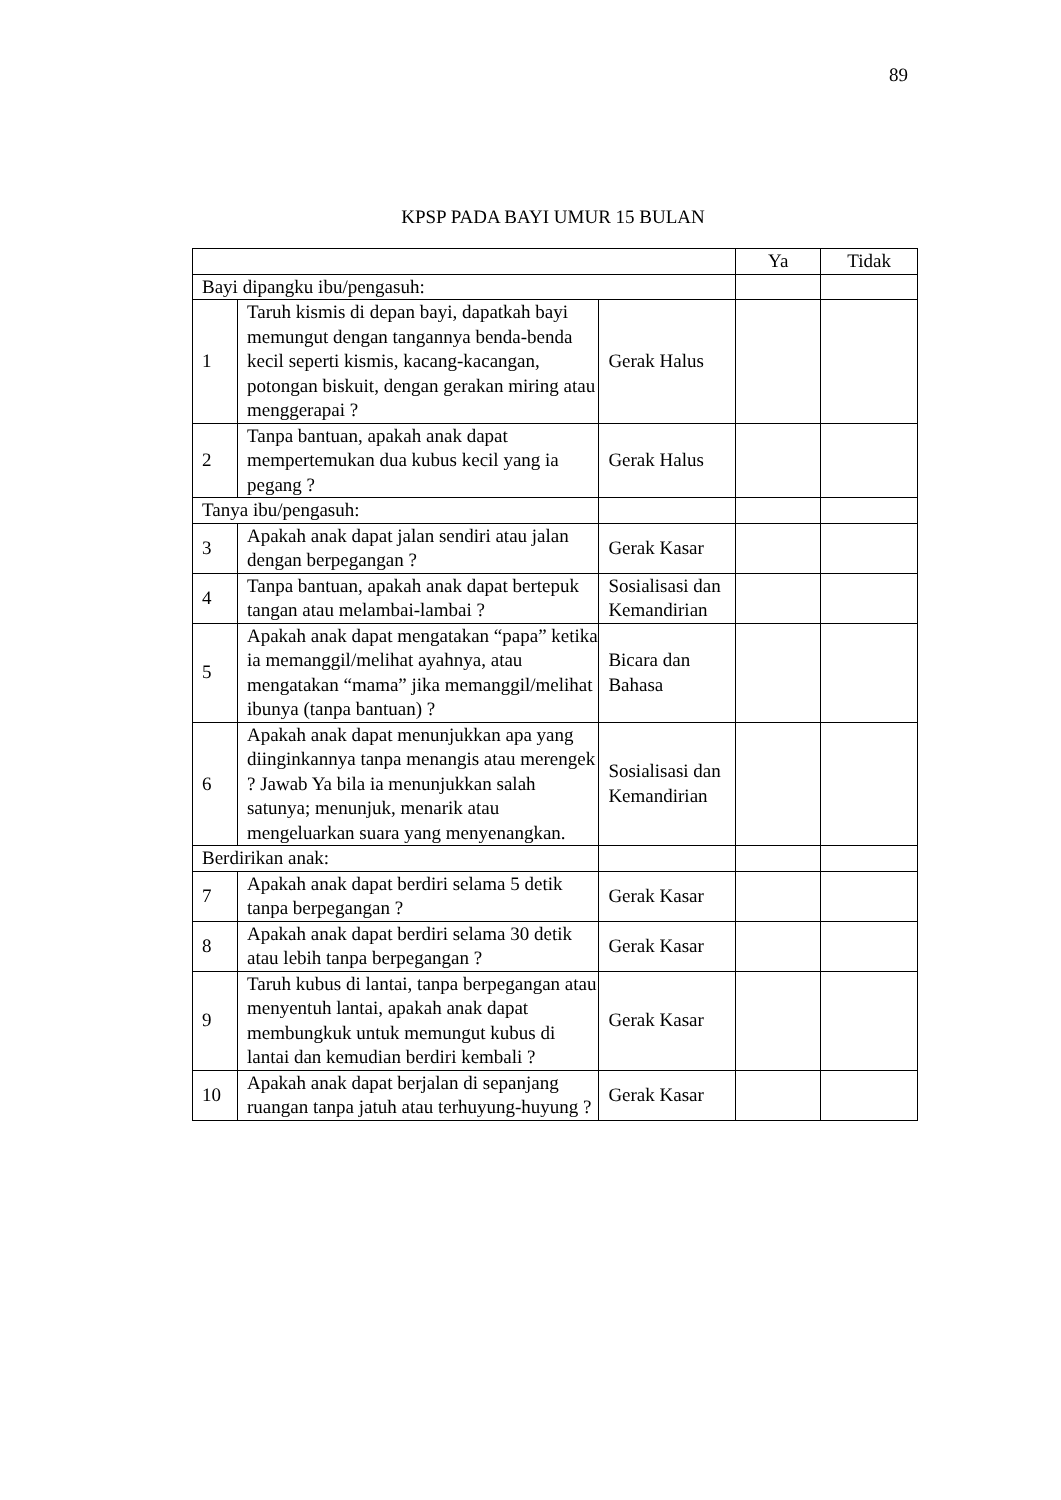89
KPSP PADA BAYI UMUR 15 BULAN
| | | | Ya | Tidak |
| --- | --- | --- | --- | --- |
| Bayi dipangku ibu/pengasuh: | | | | |
| 1 | Taruh kismis di depan bayi, dapatkah bayi memungut dengan tangannya benda-benda kecil seperti kismis, kacang-kacangan, potongan biskuit, dengan gerakan miring atau menggerapai ? | Gerak Halus | | |
| 2 | Tanpa bantuan, apakah anak dapat mempertemukan dua kubus kecil yang ia pegang ? | Gerak Halus | | |
| Tanya ibu/pengasuh: | | | | |
| 3 | Apakah anak dapat jalan sendiri atau jalan dengan berpegangan ? | Gerak Kasar | | |
| 4 | Tanpa bantuan, apakah anak dapat bertepuk tangan atau melambai-lambai ? | Sosialisasi dan Kemandirian | | |
| 5 | Apakah anak dapat mengatakan “papa” ketika ia memanggil/melihat ayahnya, atau mengatakan “mama” jika memanggil/melihat ibunya (tanpa bantuan) ? | Bicara dan Bahasa | | |
| 6 | Apakah anak dapat menunjukkan apa yang diinginkannya tanpa menangis atau merengek ? Jawab Ya bila ia menunjukkan salah satunya; menunjuk, menarik atau mengeluarkan suara yang menyenangkan. | Sosialisasi dan Kemandirian | | |
| Berdirikan anak: | | | | |
| 7 | Apakah anak dapat berdiri selama 5 detik tanpa berpegangan ? | Gerak Kasar | | |
| 8 | Apakah anak dapat berdiri selama 30 detik atau lebih tanpa berpegangan ? | Gerak Kasar | | |
| 9 | Taruh kubus di lantai, tanpa berpegangan atau menyentuh lantai, apakah anak dapat membungkuk untuk memungut kubus di lantai dan kemudian berdiri kembali ? | Gerak Kasar | | |
| 10 | Apakah anak dapat berjalan di sepanjang ruangan tanpa jatuh atau terhuyung-huyung ? | Gerak Kasar | | |